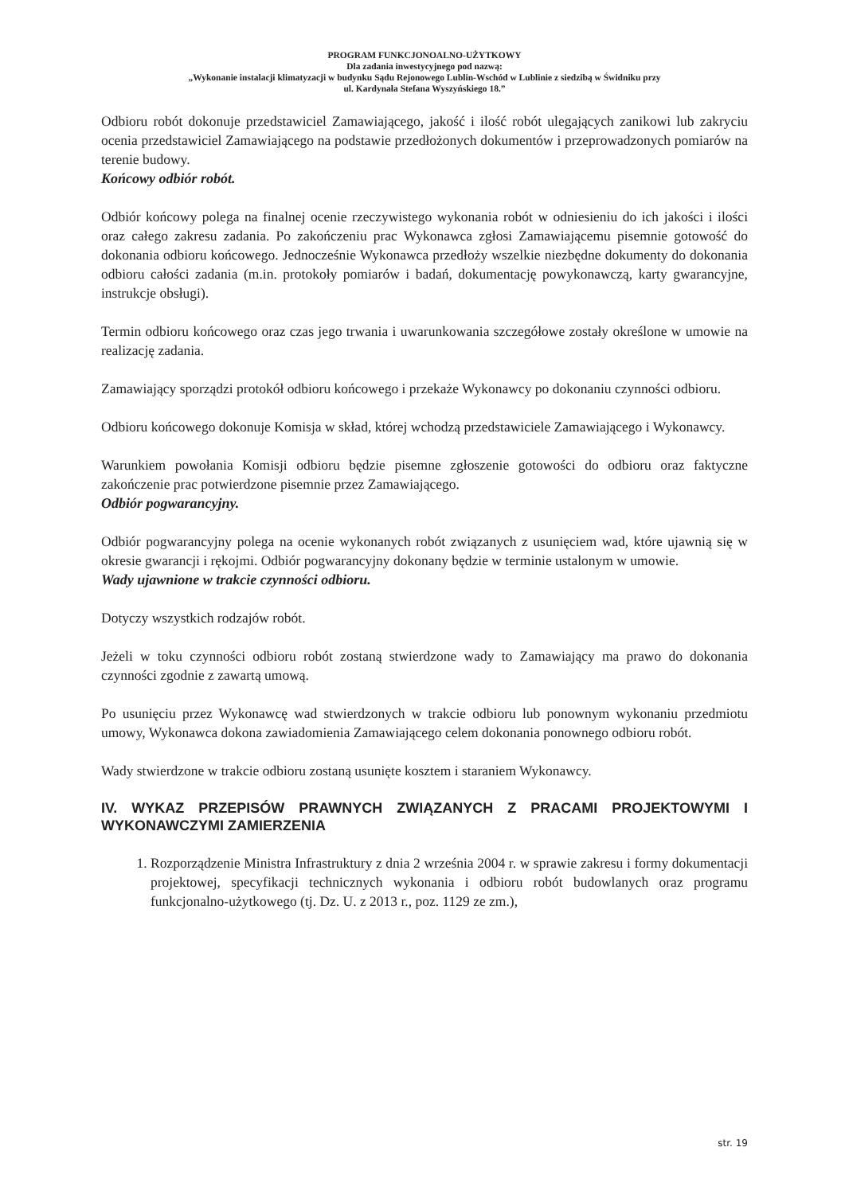PROGRAM FUNKCJONOALNO-UŻYTKOWY
Dla zadania inwestycyjnego pod nazwą:
„Wykonanie instalacji klimatyzacji w budynku Sądu Rejonowego Lublin-Wschód w Lublinie z siedzibą w Świdniku przy
ul. Kardynała Stefana Wyszyńskiego 18.”
Odbioru robót dokonuje przedstawiciel Zamawiającego, jakość i ilość robót ulegających zanikowi lub zakryciu ocenia przedstawiciel Zamawiającego na podstawie przedłożonych dokumentów i przeprowadzonych pomiarów na terenie budowy.
Końcowy odbiór robót.
Odbiór końcowy polega na finalnej ocenie rzeczywistego wykonania robót w odniesieniu do ich jakości i ilości oraz całego zakresu zadania. Po zakończeniu prac Wykonawca zgłosi Zamawiającemu pisemnie gotowość do dokonania odbioru końcowego. Jednocześnie Wykonawca przedłoży wszelkie niezbędne dokumenty do dokonania odbioru całości zadania (m.in. protokoły pomiarów i badań, dokumentację powykonawczą, karty gwarancyjne, instrukcje obsługi).
Termin odbioru końcowego oraz czas jego trwania i uwarunkowania szczegółowe zostały określone w umowie na realizację zadania.
Zamawiający sporządzi protokół odbioru końcowego i przekaże Wykonawcy po dokonaniu czynności odbioru.
Odbioru końcowego dokonuje Komisja w skład, której wchodzą przedstawiciele Zamawiającego i Wykonawcy.
Warunkiem powołania Komisji odbioru będzie pisemne zgłoszenie gotowości do odbioru oraz faktyczne zakończenie prac potwierdzone pisemnie przez Zamawiającego.
Odbiór pogwarancyjny.
Odbiór pogwarancyjny polega na ocenie wykonanych robót związanych z usunięciem wad, które ujawnią się w okresie gwarancji i rękojmi. Odbiór pogwarancyjny dokonany będzie w terminie ustalonym w umowie.
Wady ujawnione w trakcie czynności odbioru.
Dotyczy wszystkich rodzajów robót.
Jeżeli w toku czynności odbioru robót zostaną stwierdzone wady to Zamawiający ma prawo do dokonania czynności zgodnie z zawartą umową.
Po usunięciu przez Wykonawcę wad stwierdzonych w trakcie odbioru lub ponownym wykonaniu przedmiotu umowy, Wykonawca dokona zawiadomienia Zamawiającego celem dokonania ponownego odbioru robót.
Wady stwierdzone w trakcie odbioru zostaną usunięte kosztem i staraniem Wykonawcy.
IV. WYKAZ PRZEPISÓW PRAWNYCH ZWIĄZANYCH Z PRACAMI PROJEKTOWYMI I WYKONAWCZYMI ZAMIERZENIA
1. Rozporządzenie Ministra Infrastruktury z dnia 2 września 2004 r. w sprawie zakresu i formy dokumentacji projektowej, specyfikacji technicznych wykonania i odbioru robót budowlanych oraz programu funkcjonalno-użytkowego (tj. Dz. U. z 2013 r., poz. 1129 ze zm.),
str. 19